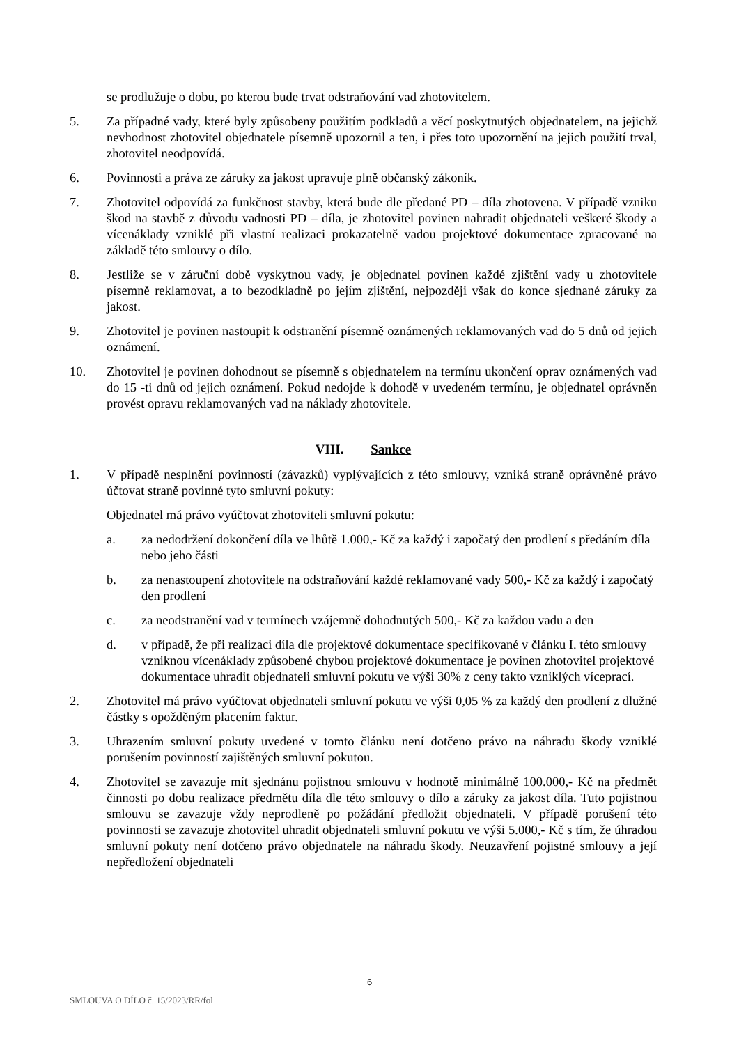se prodlužuje o dobu, po kterou bude trvat odstraňování vad zhotovitelem.
5. Za případné vady, které byly způsobeny použitím podkladů a věcí poskytnutých objednatelem, na jejichž nevhodnost zhotovitel objednatele písemně upozornil a ten, i přes toto upozornění na jejich použití trval, zhotovitel neodpovídá.
6. Povinnosti a práva ze záruky za jakost upravuje plně občanský zákoník.
7. Zhotovitel odpovídá za funkčnost stavby, která bude dle předané PD – díla zhotovena. V případě vzniku škod na stavbě z důvodu vadnosti PD – díla, je zhotovitel povinen nahradit objednateli veškeré škody a vícenáklady vzniklé při vlastní realizaci prokazatelně vadou projektové dokumentace zpracované na základě této smlouvy o dílo.
8. Jestliže se v záruční době vyskytnou vady, je objednatel povinen každé zjištění vady u zhotovitele písemně reklamovat, a to bezodkladně po jejím zjištění, nejpozději však do konce sjednané záruky za jakost.
9. Zhotovitel je povinen nastoupit k odstranění písemně oznámených reklamovaných vad do 5 dnů od jejich oznámení.
10. Zhotovitel je povinen dohodnout se písemně s objednatelem na termínu ukončení oprav oznámených vad do 15 -ti dnů od jejich oznámení. Pokud nedojde k dohodě v uvedeném termínu, je objednatel oprávněn provést opravu reklamovaných vad na náklady zhotovitele.
VIII. Sankce
1. V případě nesplnění povinností (závazků) vyplývajících z této smlouvy, vzniká straně oprávněné právo účtovat straně povinné tyto smluvní pokuty:
Objednatel má právo vyúčtovat zhotoviteli smluvní pokutu:
a. za nedodržení dokončení díla ve lhůtě 1.000,- Kč za každý i započatý den prodlení s předáním díla nebo jeho části
b. za nenastoupení zhotovitele na odstraňování každé reklamované vady 500,- Kč za každý i započatý den prodlení
c. za neodstranění vad v termínech vzájemně dohodnutých 500,- Kč za každou vadu a den
d. v případě, že při realizaci díla dle projektové dokumentace specifikované v článku I. této smlouvy vzniknou vícenáklady způsobené chybou projektové dokumentace je povinen zhotovitel projektové dokumentace uhradit objednateli smluvní pokutu ve výši 30% z ceny takto vzniklých víceprací.
2. Zhotovitel má právo vyúčtovat objednateli smluvní pokutu ve výši 0,05 % za každý den prodlení z dlužné částky s opožděným placením faktur.
3. Uhrazením smluvní pokuty uvedené v tomto článku není dotčeno právo na náhradu škody vzniklé porušením povinností zajištěných smluvní pokutou.
4. Zhotovitel se zavazuje mít sjednánu pojistnou smlouvu v hodnotě minimálně 100.000,- Kč na předmět činnosti po dobu realizace předmětu díla dle této smlouvy o dílo a záruky za jakost díla. Tuto pojistnou smlouvu se zavazuje vždy neprodleně po požádání předložit objednateli. V případě porušení této povinnosti se zavazuje zhotovitel uhradit objednateli smluvní pokutu ve výši 5.000,- Kč s tím, že úhradou smluvní pokuty není dotčeno právo objednatele na náhradu škody. Neuzavření pojistné smlouvy a její nepředložení objednateli
6
SMLOUVA O DÍLO č. 15/2023/RR/fol